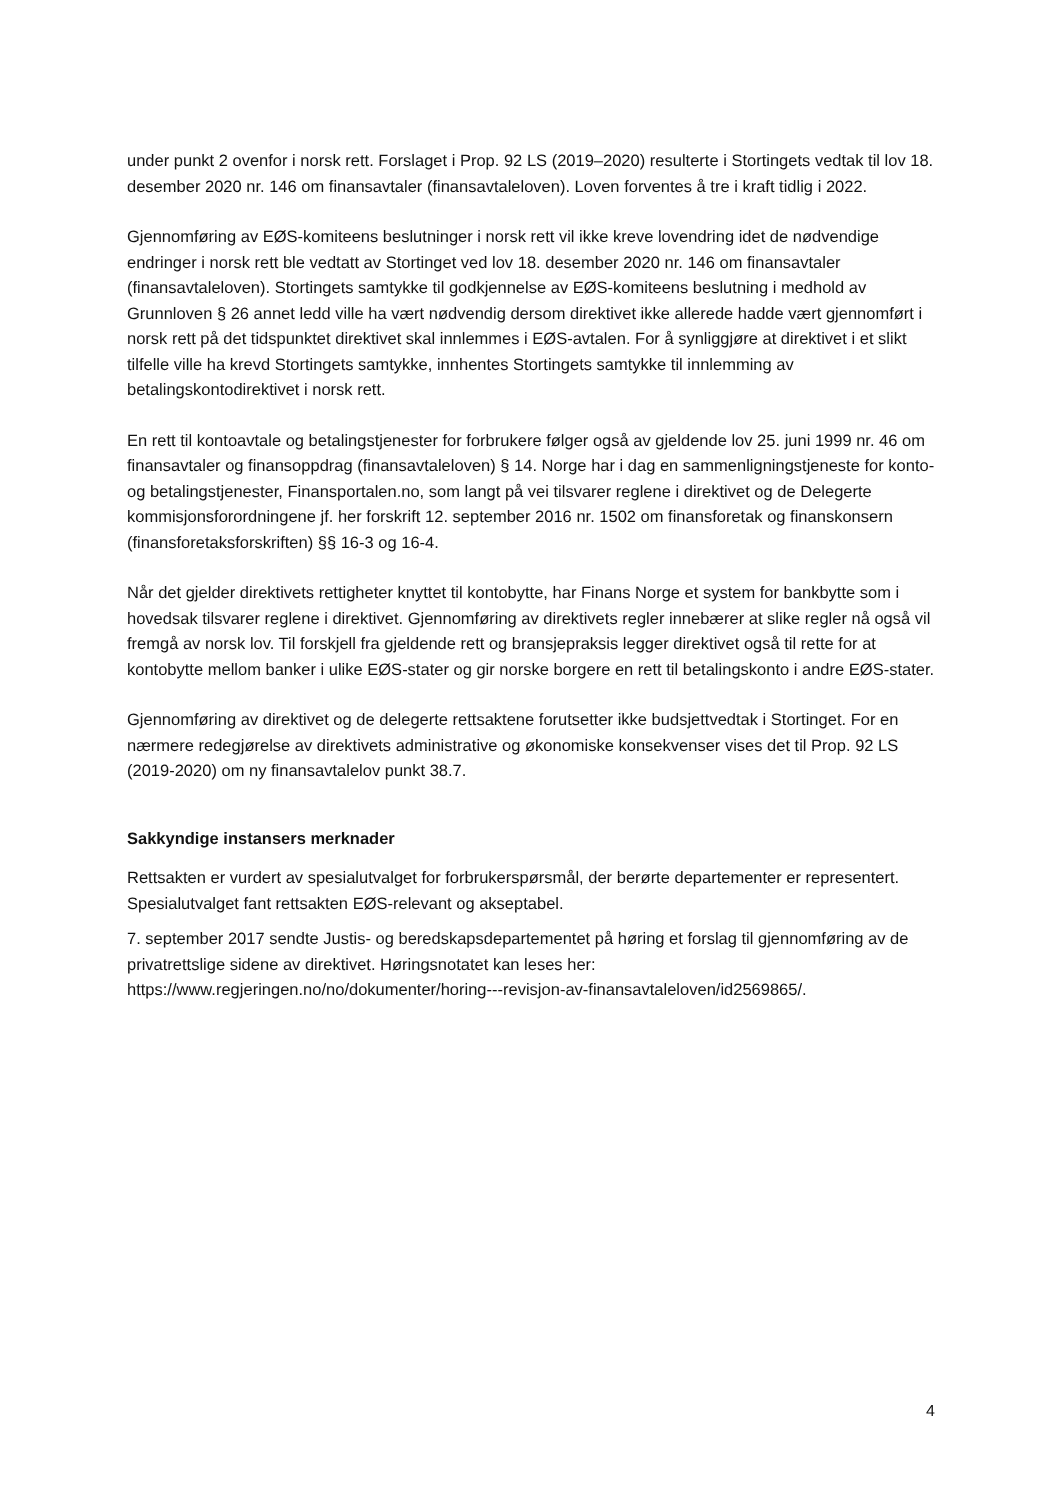under punkt 2 ovenfor i norsk rett. Forslaget i Prop. 92 LS (2019–2020) resulterte i Stortingets vedtak til lov 18. desember 2020 nr. 146 om finansavtaler (finansavtaleloven). Loven forventes å tre i kraft tidlig i 2022.
Gjennomføring av EØS-komiteens beslutninger i norsk rett vil ikke kreve lovendring idet de nødvendige endringer i norsk rett ble vedtatt av Stortinget ved lov 18. desember 2020 nr. 146 om finansavtaler (finansavtaleloven). Stortingets samtykke til godkjennelse av EØS-komiteens beslutning i medhold av Grunnloven § 26 annet ledd ville ha vært nødvendig dersom direktivet ikke allerede hadde vært gjennomført i norsk rett på det tidspunktet direktivet skal innlemmes i EØS-avtalen. For å synliggjøre at direktivet i et slikt tilfelle ville ha krevd Stortingets samtykke, innhentes Stortingets samtykke til innlemming av betalingskontodirektivet i norsk rett.
En rett til kontoavtale og betalingstjenester for forbrukere følger også av gjeldende lov 25. juni 1999 nr. 46 om finansavtaler og finansoppdrag (finansavtaleloven) § 14. Norge har i dag en sammenligningstjeneste for konto- og betalingstjenester, Finansportalen.no, som langt på vei tilsvarer reglene i direktivet og de Delegerte kommisjonsforordningene jf. her forskrift 12. september 2016 nr. 1502 om finansforetak og finanskonsern (finansforetaksforskriften) §§ 16-3 og 16-4.
Når det gjelder direktivets rettigheter knyttet til kontobytte, har Finans Norge et system for bankbytte som i hovedsak tilsvarer reglene i direktivet. Gjennomføring av direktivets regler innebærer at slike regler nå også vil fremgå av norsk lov. Til forskjell fra gjeldende rett og bransjepraksis legger direktivet også til rette for at kontobytte mellom banker i ulike EØS-stater og gir norske borgere en rett til betalingskonto i andre EØS-stater.
Gjennomføring av direktivet og de delegerte rettsaktene forutsetter ikke budsjettvedtak i Stortinget. For en nærmere redegjørelse av direktivets administrative og økonomiske konsekvenser vises det til Prop. 92 LS (2019-2020) om ny finansavtalelov punkt 38.7.
Sakkyndige instansers merknader
Rettsakten er vurdert av spesialutvalget for forbrukerspørsmål, der berørte departementer er representert. Spesialutvalget fant rettsakten EØS-relevant og akseptabel.
7. september 2017 sendte Justis- og beredskapsdepartementet på høring et forslag til gjennomføring av de privatrettslige sidene av direktivet. Høringsnotatet kan leses her: https://www.regjeringen.no/no/dokumenter/horing---revisjon-av-finansavtaleloven/id2569865/.
4